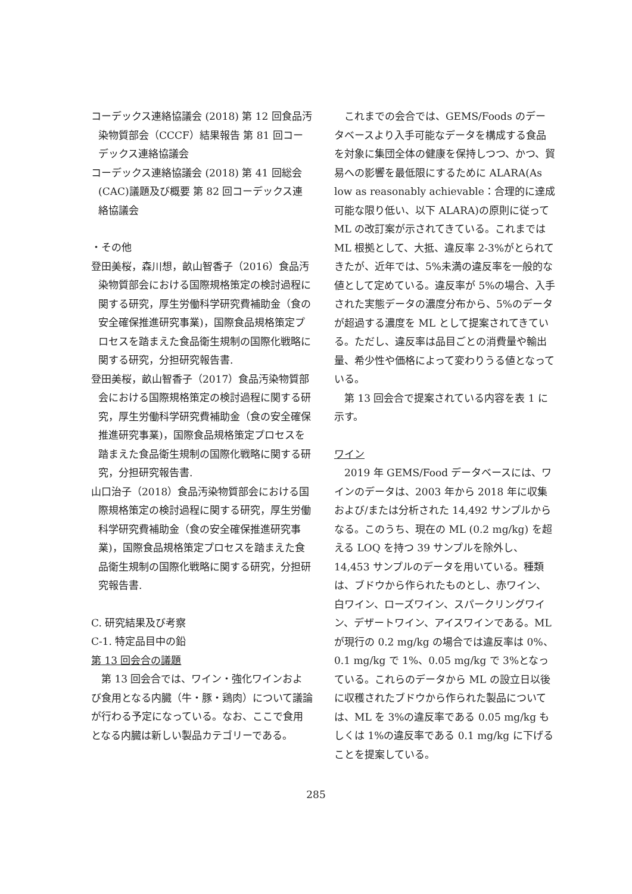コーデックス連絡協議会 (2018) 第 12 回食品汚染物質部会（CCCF）結果報告 第 81 回コーデックス連絡協議会
コーデックス連絡協議会 (2018) 第 41 回総会(CAC)議題及び概要 第 82 回コーデックス連絡協議会
・その他
登田美桜，森川想，畝山智香子（2016）食品汚染物質部会における国際規格策定の検討過程に関する研究，厚生労働科学研究費補助金（食の安全確保推進研究事業)，国際食品規格策定プロセスを踏まえた食品衛生規制の国際化戦略に関する研究，分担研究報告書.
登田美桜，畝山智香子（2017）食品汚染物質部会における国際規格策定の検討過程に関する研究，厚生労働科学研究費補助金（食の安全確保推進研究事業)，国際食品規格策定プロセスを踏まえた食品衛生規制の国際化戦略に関する研究，分担研究報告書.
山口治子（2018）食品汚染物質部会における国際規格策定の検討過程に関する研究，厚生労働科学研究費補助金（食の安全確保推進研究事業)，国際食品規格策定プロセスを踏まえた食品衛生規制の国際化戦略に関する研究，分担研究報告書.
C. 研究結果及び考察
C-1. 特定品目中の鉛
第 13 回会合の議題
第 13 回会合では、ワイン・強化ワインおよび食用となる内臓（牛・豚・鶏肉）について議論が行わる予定になっている。なお、ここで食用となる内臓は新しい製品カテゴリーである。
これまでの会合では、GEMS/Foods のデータベースより入手可能なデータを構成する食品を対象に集団全体の健康を保持しつつ、かつ、貿易への影響を最低限にするために ALARA(As low as reasonably achievable：合理的に達成可能な限り低い、以下 ALARA)の原則に従って ML の改訂案が示されてきている。これまでは ML 根拠として、大抵、違反率 2-3%がとられてきたが、近年では、5%未満の違反率を一般的な値として定めている。違反率が 5%の場合、入手された実態データの濃度分布から、5%のデータが超過する濃度を ML として提案されてきている。ただし、違反率は品目ごとの消費量や輸出量、希少性や価格によって変わりうる値となっている。
第 13 回会合で提案されている内容を表 1 に示す。
ワイン
2019 年 GEMS/Food データベースには、ワインのデータは、2003 年から 2018 年に収集および/または分析された 14,492 サンプルからなる。このうち、現在の ML (0.2 mg/kg) を超える LOQ を持つ 39 サンプルを除外し、14,453 サンプルのデータを用いている。種類は、ブドウから作られたものとし、赤ワイン、白ワイン、ローズワイン、スパークリングワイン、デザートワイン、アイスワインである。ML が現行の 0.2 mg/kg の場合では違反率は 0%、0.1 mg/kg で 1%、0.05 mg/kg で 3%となっている。これらのデータから ML の設立日以後に収穫されたブドウから作られた製品については、ML を 3%の違反率である 0.05 mg/kg もしくは 1%の違反率である 0.1 mg/kg に下げることを提案している。
285